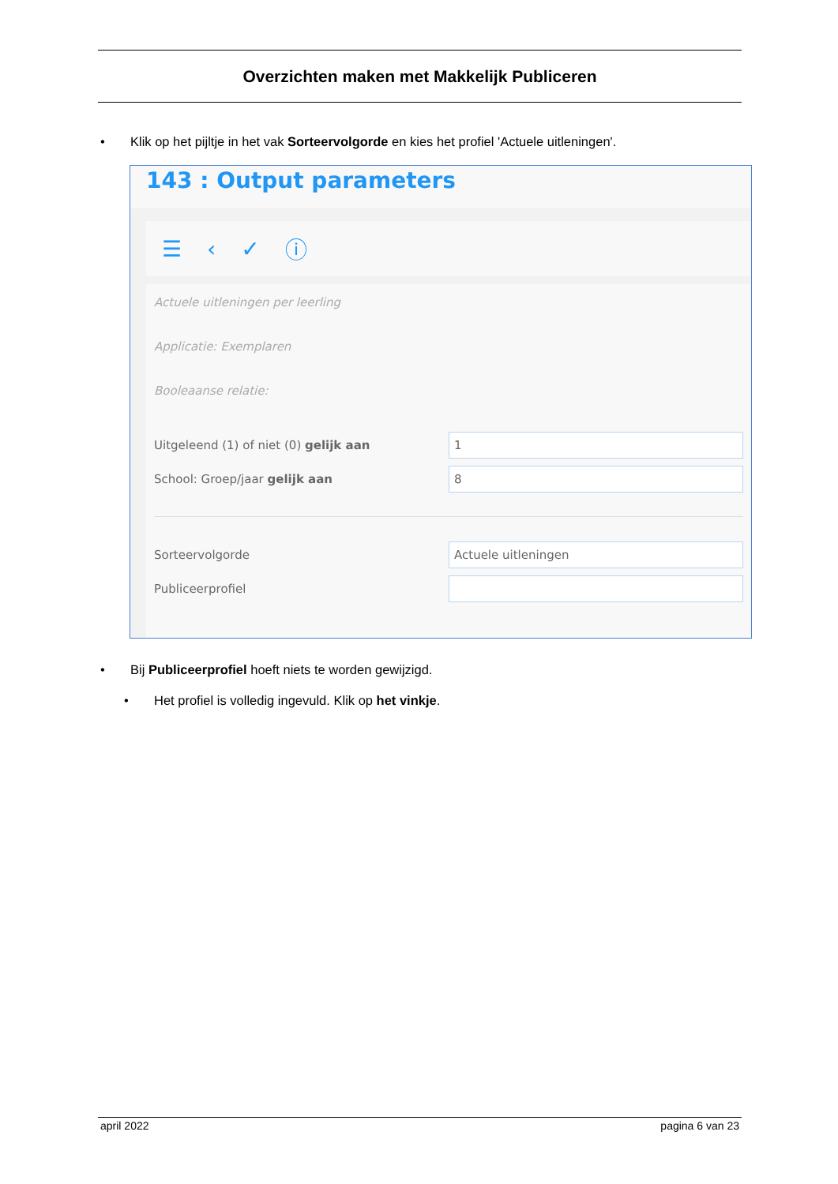Overzichten maken met Makkelijk Publiceren
• Klik op het pijltje in het vak Sorteervolgorde en kies het profiel 'Actuele uitleningen'.
143 : Output parameters
☰ ‹ ✓ ⓘ
Actuele uitleningen per leerling
Applicatie: Exemplaren
Booleaanse relatie:
Uitgeleend (1) of niet (0) gelijk aan 1
School: Groep/jaar gelijk aan 8
Sorteervolgorde Actuele uitleningen
Publiceerprofiel
• Bij Publiceerprofiel hoeft niets te worden gewijzigd.
• Het profiel is volledig ingevuld. Klik op het vinkje.
april 2022 pagina 6 van 23